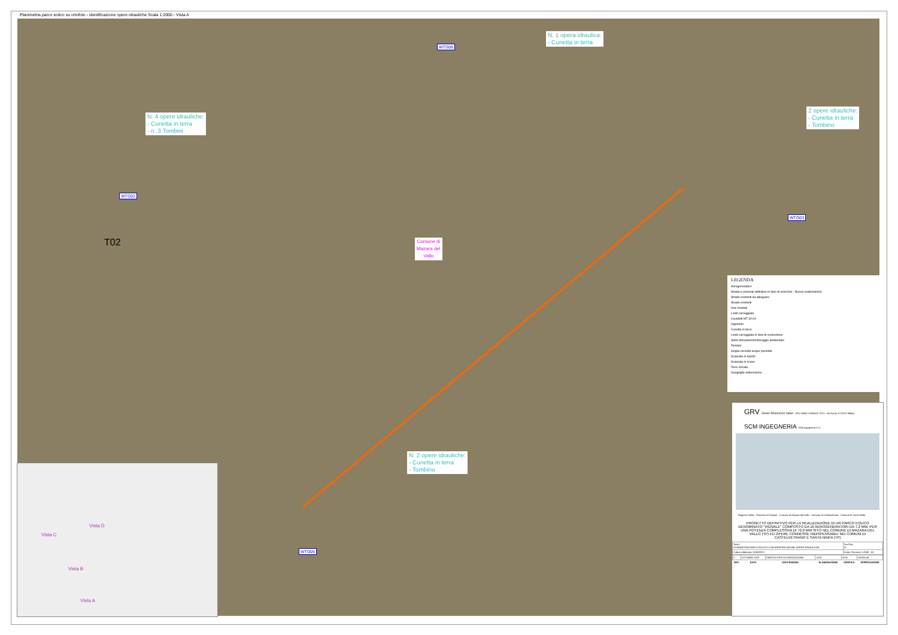Planimetria parco eolico su ortofoto - identificazione opere idrauliche Scala 1:2000 - Vista A
N. 4 opere idrauliche:
- Cunetta in terra
- n. 3 Tombini
N. 1 opera idraulica:
- Cunetta in terra
2 opere idrauliche:
- Cunetta in terra
- Tombino
N. 2 opere idrauliche:
- Cunetta in terra
- Tombino
Comune di
Mazara del
Vallo
WTG02
T02
WTG06
WTG03
WTG05
Vista C
Vista D
Vista B
Vista A
LEGENDA
Aerogeneratore
Strade e piazzole definitive in fase di esercizio - Nuova realizzazione
Strade esistenti da adeguare
Strade esistenti
Assi stradali
Limiti carreggiata
Cavidotti MT 30 kV
Ingombro
Cunetta in terra
Limiti carreggiata in fase di costruzione
Setto drenante/monitoraggio ambientale
Tombini
Griglia raccolta acque pozzetto
Scarpata in riporto
Scarpata in scavo
Terre armate
Geogriglie antierosione
GRV Green Resources Value GRV WIND VIGNALE S.R.L. Via Durini, 9 20122 Milano
SCM INGEGNERIA SCM Ingegneria S.r.l.
Regione Sicilia · Provincia di Trapani · Comune di Mazara del Vallo · Comune di Castelvetrano · Comune di Santa Ninfa
PROGETTO DEFINITIVO PER LA REALIZZAZIONE DI UN PARCO EOLICO DENOMINATO "VIGNALE" COMPOSTO DA 10 AEROGENERATORI DA 7,2 MW, PER UNA POTENZA COMPLESSIVA DI 72,0 MW SITO NEL COMUNE DI MAZARA DEL VALLO (TP) ED OPERE CONNESSE INDISPENSABILI NEI COMUNI DI CASTELVETRANO E SANTA NINFA (TP)
| Titolo: PLANIMETRIA PARCO EOLICO CON IDENTIFICAZIONE OPERE IDRAULICHE | Tav./Doc. 21 |
| Codice elaborato: EOMZRD-I | Scala / Formato 1:2000 - A0 |
| 0 | OTTOBRE 2023 | EMESSO PER AUTORIZZAZIONE | SCM | SCM | GRVALUE |
| REV. | DATA | DESCRIZIONE | ELABORAZIONE | VERIFICA | APPROVAZIONE |